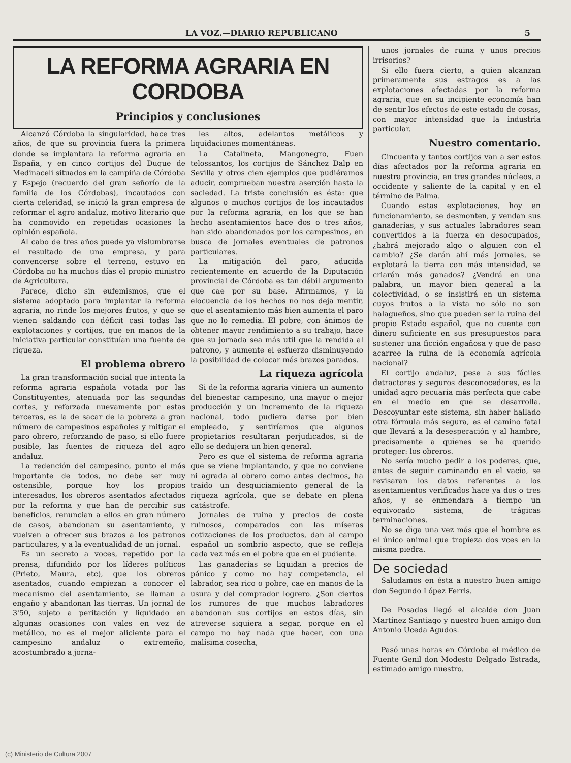LA VOZ.—DIARIO REPUBLICANO 5
LA REFORMA AGRARIA EN CORDOBA
Principios y conclusiones
Alcanzó Córdoba la singularidad, hace tres años, de que su provincia fuera la primera donde se implantara la reforma agraria en España, y en cinco cortijos del Duque de Medinaceli situados en la campiña de Córdoba y Espejo (recuerdo del gran señorío de la familia de los Córdobas), incautados con cierta celeridad, se inició la gran empresa de reformar el agro andaluz, motivo literario que ha conmovido en repetidas ocasiones la opinión española.
Al cabo de tres años puede ya vislumbrarse el resultado de una empresa, y para convencerse sobre el terreno, estuvo en Córdoba no ha muchos días el propio ministro de Agricultura.
Parece, dicho sin eufemismos, que el sistema adoptado para implantar la reforma agraria, no rinde los mejores frutos, y que se vienen saldando con déficit casi todas las explotaciones y cortijos, que en manos de la iniciativa particular constituían una fuente de riqueza.
El problema obrero
La gran transformación social que intenta la reforma agraria española votada por las Constituyentes, atenuada por las segundas cortes, y reforzada nuevamente por estas terceras, es la de sacar de la pobreza a gran número de campesinos españoles y mitigar el paro obrero, reforzando de paso, si ello fuere posible, las fuentes de riqueza del agro andaluz.
La redención del campesino, punto el más importante de todos, no debe ser muy ostensible, porque hoy los propios interesados, los obreros asentados afectados por la reforma y que han de percibir sus beneficios, renuncian a ellos en gran número de casos, abandonan su asentamiento, y vuelven a ofrecer sus brazos a los patronos particulares, y a la eventualidad de un jornal.
Es un secreto a voces, repetido por la prensa, difundido por los líderes políticos (Prieto, Maura, etc), que los obreros asentados, cuando empiezan a conocer el mecanismo del asentamiento, se llaman a engaño y abandonan las tierras. Un jornal de 3'50, sujeto a peritación y liquidado en algunas ocasiones con vales en vez de metálico, no es el mejor aliciente para el campesino andaluz o extremeño, acostumbrado a jorna-
les altos, adelantos metálicos y liquidaciones momentáneas.
La Catalineta, Mangonegro, Fuen telossantos, los cortijos de Sánchez Dalp en Sevilla y otros cien ejemplos que pudiéramos aducir, comprueban nuestra aserción hasta la saciedad. La triste conclusión es ésta: que algunos o muchos cortijos de los incautados por la reforma agraria, en los que se han hecho asentamientos hace dos o tres años, han sido abandonados por los campesinos, en busca de jornales eventuales de patronos particulares.
La mitigación del paro, aducida recientemente en acuerdo de la Diputación provincial de Córdoba es tan débil argumento que cae por su base. Afirmamos, y la elocuencia de los hechos no nos deja mentir, que el asentamiento más bien aumenta el paro que no lo remedia. El pobre, con ánimos de obtener mayor rendimiento a su trabajo, hace que su jornada sea más util que la rendida al patrono, y aumente el esfuerzo disminuyendo la posibilidad de colocar más brazos parados.
La riqueza agrícola
Si de la reforma agraria viniera un aumento del bienestar campesino, una mayor o mejor producción y un incremento de la riqueza nacional, todo pudiera darse por bien empleado, y sentiríamos que algunos propietarios resultaran perjudicados, si de ello se dedujera un bien general.
Pero es que el sistema de reforma agraria que se viene implantando, y que no conviene ni agrada al obrero como antes decimos, ha traído un desquiciamiento general de la riqueza agrícola, que se debate en plena catástrofe.
Jornales de ruina y precios de coste ruinosos, comparados con las míseras cotizaciones de los productos, dan al campo español un sombrío aspecto, que se refleja cada vez más en el pobre que en el pudiente.
Las ganaderías se liquidan a precios de pánico y como no hay competencia, el labrador, sea rico o pobre, cae en manos de la usura y del comprador logrero. ¿Son ciertos los rumores de que muchos labradores abandonan sus cortijos en estos días, sin atreverse siquiera a segar, porque en el campo no hay nada que hacer, con una malísima cosecha,
unos jornales de ruina y unos precios irrisorios?
Si ello fuera cierto, a quien alcanzan primeramente sus estragos es a las explotaciones afectadas por la reforma agraria, que en su incipiente economía han de sentir los efectos de este estado de cosas, con mayor intensidad que la industria particular.
Nuestro comentario.
Cincuenta y tantos cortijos van a ser estos días afectados por la reforma agraria en nuestra provincia, en tres grandes núcleos, a occidente y saliente de la capital y en el término de Palma.
Cuando estas explotaciones, hoy en funcionamiento, se desmonten, y vendan sus ganaderías, y sus actuales labradores sean convertidos a la fuerza en desocupados, ¿habrá mejorado algo o alguien con el cambio? ¿Se darán ahí más jornales, se explotará la tierra con más intensidad, se criarán más ganados? ¿Vendrá en una palabra, un mayor bien general a la colectividad, o se insistirá en un sistema cuyos frutos a la vista no sólo no son halagueños, sino que pueden ser la ruina del propio Estado español, que no cuente con dinero suficiente en sus presupuestos para sostener una ficción engañosa y que de paso acarree la ruina de la economía agrícola nacional?
El cortijo andaluz, pese a sus fáciles detractores y seguros desconocedores, es la unidad agro pecuaria más perfecta que cabe en el medio en que se desarrolla. Descoyuntar este sistema, sin haber hallado otra fórmula más segura, es el camino fatal que llevará a la desesperación y al hambre, precisamente a quienes se ha querido proteger: los obreros.
No sería mucho pedir a los poderes, que, antes de seguir caminando en el vacío, se revisaran los datos referentes a los asentamientos verificados hace ya dos o tres años, y se enmendara a tiempo un equivocado sistema, de trágicas terminaciones.
No se diga una vez más que el hombre es el único animal que tropieza dos vces en la misma piedra.
De sociedad
Saludamos en ésta a nuestro buen amigo don Segundo López Ferris.
De Posadas llegó el alcalde don Juan Martínez Santiago y nuestro buen amigo don Antonio Uceda Agudos.
Pasó unas horas en Córdoba el médico de Fuente Genil don Modesto Delgado Estrada, estimado amigo nuestro.
(c) Ministerio de Cultura 2007